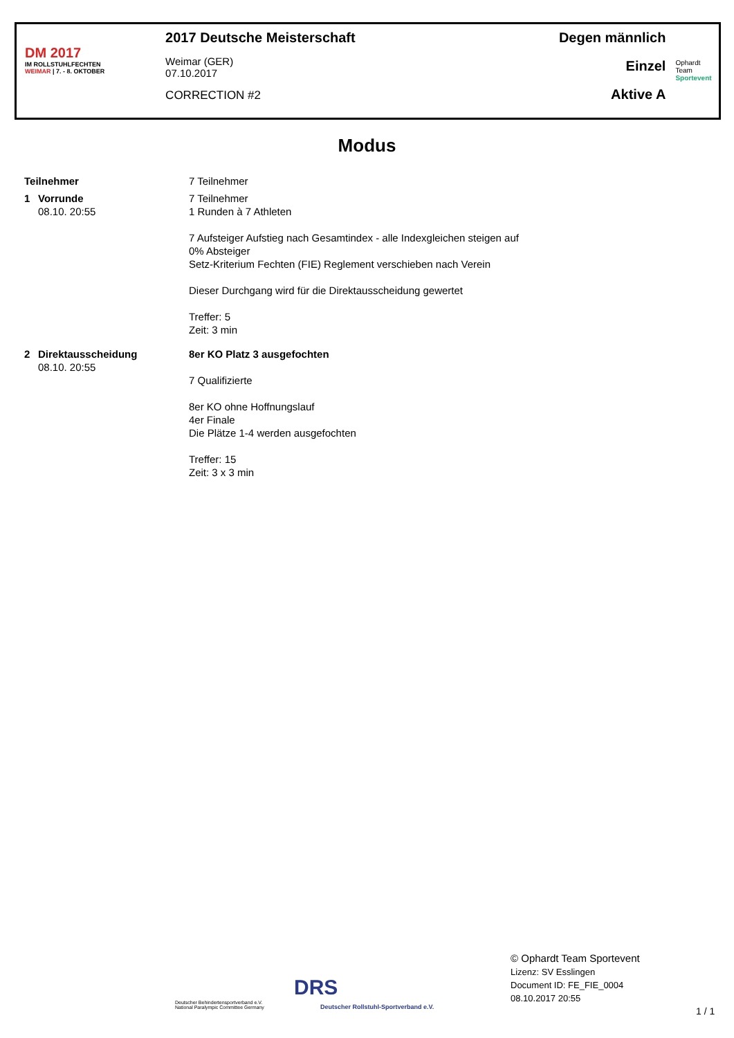DM 2017
IM ROLLSTUHLFECHTEN
WEIMAR | 7. - 8. OKTOBER
2017 Deutsche Meisterschaft
Weimar (GER)
07.10.2017
CORRECTION #2
Degen männlich
Einzel
Aktive A
Ophardt Team
Sportevent
Modus
Teilnehmer 7 Teilnehmer
1 Vorrunde
08.10. 20:55
7 Teilnehmer
1 Runden à 7 Athleten
7 Aufsteiger Aufstieg nach Gesamtindex - alle Indexgleichen steigen auf
0% Absteiger
Setz-Kriterium Fechten (FIE) Reglement verschieben nach Verein
Dieser Durchgang wird für die Direktausscheidung gewertet
Treffer: 5
Zeit: 3 min
2 Direktausscheidung
08.10. 20:55
8er KO Platz 3 ausgefochten
7 Qualifizierte
8er KO ohne Hoffnungslauf
4er Finale
Die Plätze 1-4 werden ausgefochten
Treffer: 15
Zeit: 3 x 3 min
Deutscher Behindertensportverband e.V.
National Paralympic Committee Germany
DRS
Deutscher Rollstuhl-Sportverband e.V.
© Ophardt Team Sportevent
Lizenz: SV Esslingen
Document ID: FE_FIE_0004
08.10.2017 20:55
1 / 1